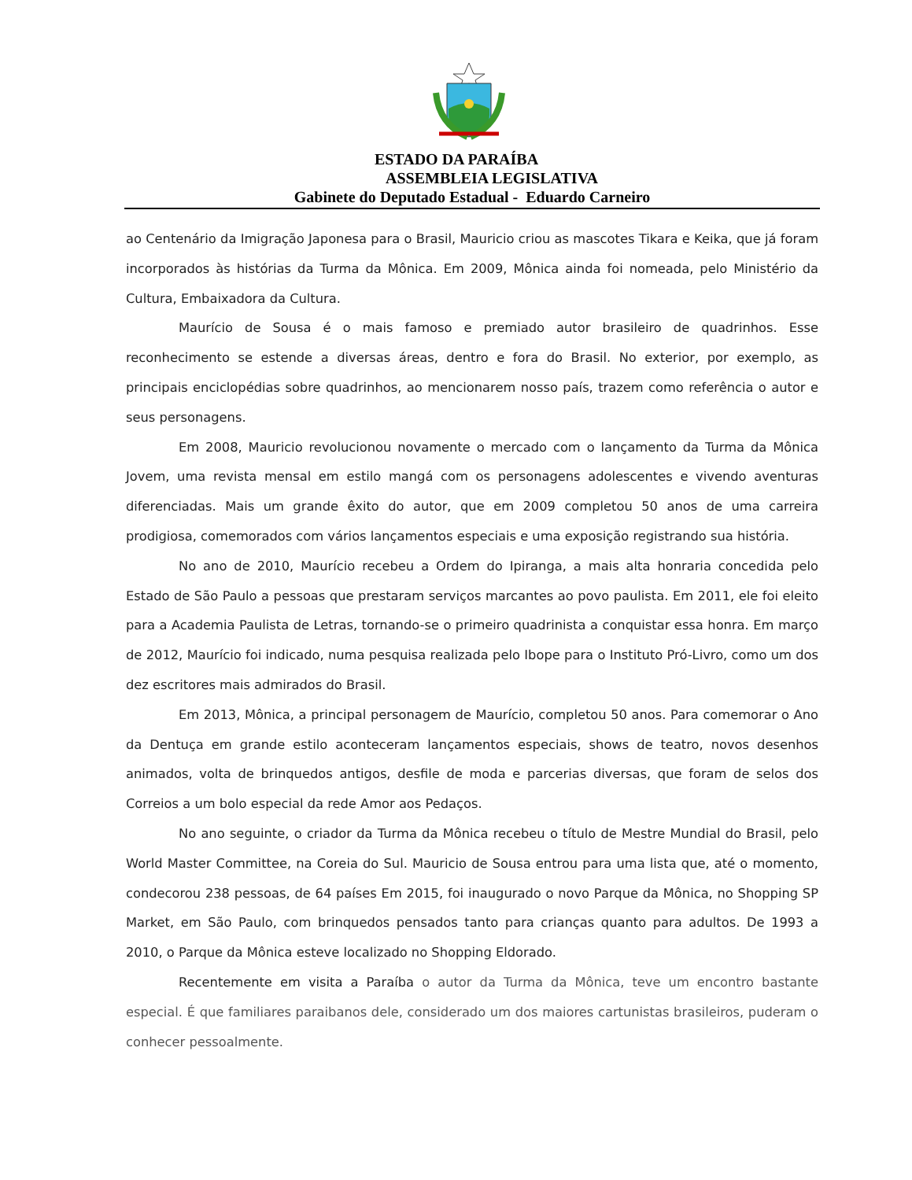ESTADO DA PARAÍBA
ASSEMBLEIA LEGISLATIVA
Gabinete do Deputado Estadual - Eduardo Carneiro
ao Centenário da Imigração Japonesa para o Brasil, Mauricio criou as mascotes Tikara e Keika, que já foram incorporados às histórias da Turma da Mônica. Em 2009, Mônica ainda foi nomeada, pelo Ministério da Cultura, Embaixadora da Cultura.
Maurício de Sousa é o mais famoso e premiado autor brasileiro de quadrinhos. Esse reconhecimento se estende a diversas áreas, dentro e fora do Brasil. No exterior, por exemplo, as principais enciclopédias sobre quadrinhos, ao mencionarem nosso país, trazem como referência o autor e seus personagens.
Em 2008, Mauricio revolucionou novamente o mercado com o lançamento da Turma da Mônica Jovem, uma revista mensal em estilo mangá com os personagens adolescentes e vivendo aventuras diferenciadas. Mais um grande êxito do autor, que em 2009 completou 50 anos de uma carreira prodigiosa, comemorados com vários lançamentos especiais e uma exposição registrando sua história.
No ano de 2010, Maurício recebeu a Ordem do Ipiranga, a mais alta honraria concedida pelo Estado de São Paulo a pessoas que prestaram serviços marcantes ao povo paulista. Em 2011, ele foi eleito para a Academia Paulista de Letras, tornando-se o primeiro quadrinista a conquistar essa honra. Em março de 2012, Maurício foi indicado, numa pesquisa realizada pelo Ibope para o Instituto Pró-Livro, como um dos dez escritores mais admirados do Brasil.
Em 2013, Mônica, a principal personagem de Maurício, completou 50 anos. Para comemorar o Ano da Dentuça em grande estilo aconteceram lançamentos especiais, shows de teatro, novos desenhos animados, volta de brinquedos antigos, desfile de moda e parcerias diversas, que foram de selos dos Correios a um bolo especial da rede Amor aos Pedaços.
No ano seguinte, o criador da Turma da Mônica recebeu o título de Mestre Mundial do Brasil, pelo World Master Committee, na Coreia do Sul. Mauricio de Sousa entrou para uma lista que, até o momento, condecorou 238 pessoas, de 64 países Em 2015, foi inaugurado o novo Parque da Mônica, no Shopping SP Market, em São Paulo, com brinquedos pensados tanto para crianças quanto para adultos. De 1993 a 2010, o Parque da Mônica esteve localizado no Shopping Eldorado.
Recentemente em visita a Paraíba o autor da Turma da Mônica, teve um encontro bastante especial. É que familiares paraibanos dele, considerado um dos maiores cartunistas brasileiros, puderam o conhecer pessoalmente.